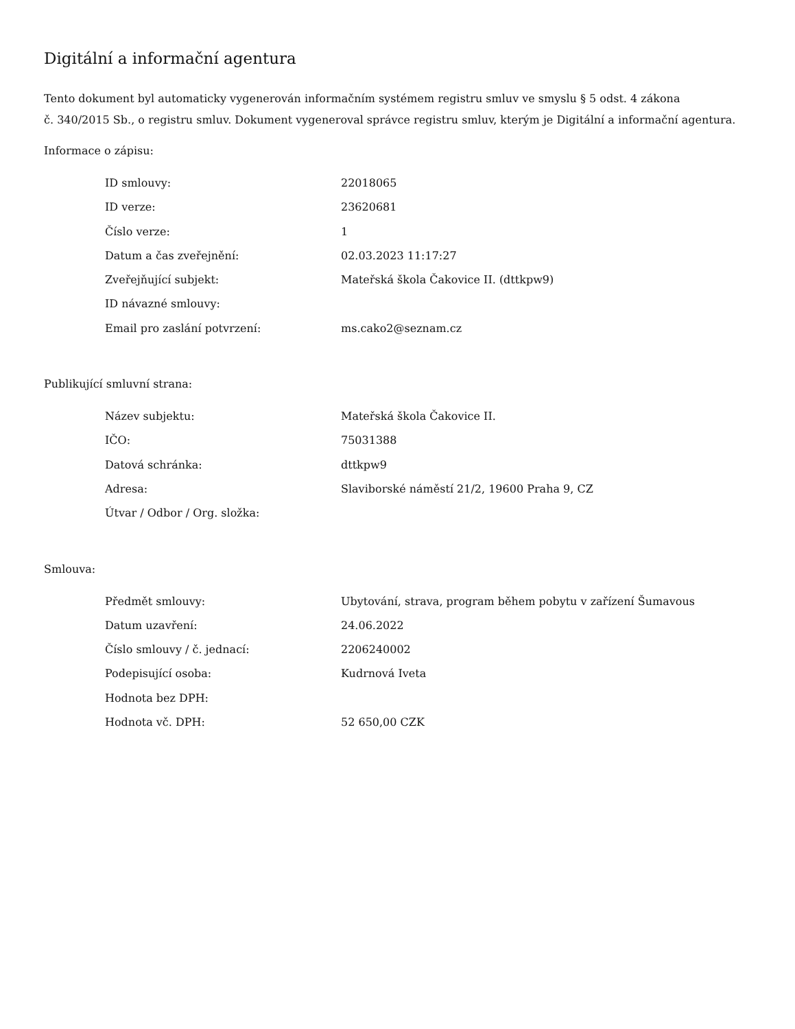Digitální a informační agentura
Tento dokument byl automaticky vygenerován informačním systémem registru smluv ve smyslu § 5 odst. 4 zákona
č. 340/2015 Sb., o registru smluv. Dokument vygeneroval správce registru smluv, kterým je Digitální a informační agentura.
Informace o zápisu:
| ID smlouvy: | 22018065 |
| ID verze: | 23620681 |
| Číslo verze: | 1 |
| Datum a čas zveřejnění: | 02.03.2023 11:17:27 |
| Zveřejňující subjekt: | Mateřská škola Čakovice II. (dttkpw9) |
| ID návazné smlouvy: | |
| Email pro zaslání potvrzení: | ms.cako2@seznam.cz |
Publikující smluvní strana:
| Název subjektu: | Mateřská škola Čakovice II. |
| IČO: | 75031388 |
| Datová schránka: | dttkpw9 |
| Adresa: | Slaviborské náměstí 21/2, 19600 Praha 9, CZ |
| Útvar / Odbor / Org. složka: | |
Smlouva:
| Předmět smlouvy: | Ubytování, strava, program během pobytu v zařízení Šumavous |
| Datum uzavření: | 24.06.2022 |
| Číslo smlouvy / č. jednací: | 2206240002 |
| Podepisující osoba: | Kudrnová Iveta |
| Hodnota bez DPH: | |
| Hodnota vč. DPH: | 52 650,00 CZK |